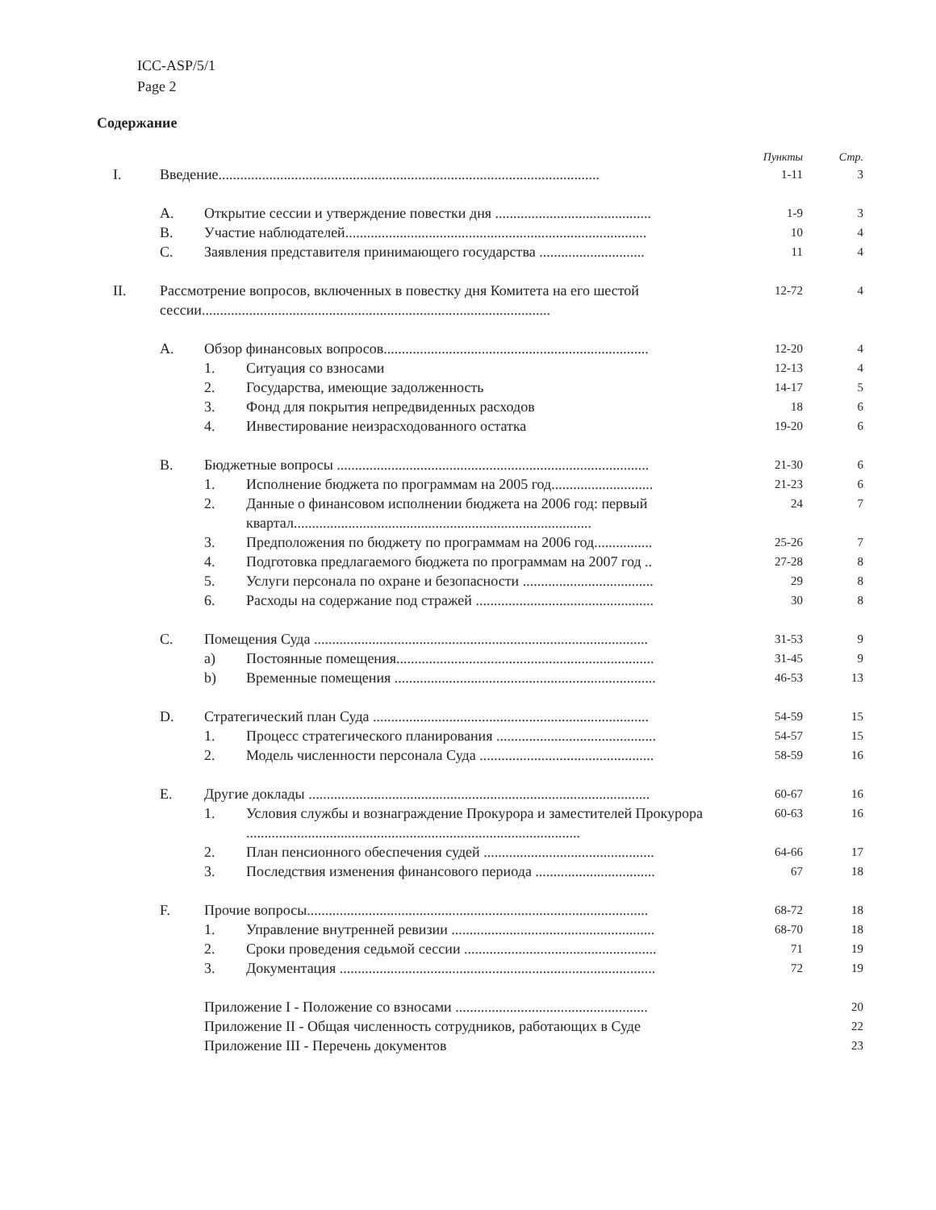ICC-ASP/5/1
Page 2
Содержание
| | | | | Пункты | Стр. |
| --- | --- | --- | --- | --- | --- |
| I. | Введение......................................................................................................... | | | 1-11 | 3 |
| | A. | Открытие сессии и утверждение повестки дня ........................................... | | 1-9 | 3 |
| | B. | Участие наблюдателей................................................................................... | | 10 | 4 |
| | C. | Заявления представителя принимающего государства ............................. | | 11 | 4 |
| II. | Рассмотрение вопросов, включенных в повестку дня Комитета на его шестой сессии................................................................................................ | | | 12-72 | 4 |
| | A. | Обзор финансовых вопросов......................................................................... | | 12-20 | 4 |
| | | 1. | Ситуация со взносами | 12-13 | 4 |
| | | 2. | Государства, имеющие задолженность | 14-17 | 5 |
| | | 3. | Фонд для покрытия непредвиденных расходов | 18 | 6 |
| | | 4. | Инвестирование неизрасходованного остатка | 19-20 | 6 |
| | B. | Бюджетные вопросы ...................................................................................... | | 21-30 | 6 |
| | | 1. | Исполнение бюджета по программам на 2005 год............................ | 21-23 | 6 |
| | | 2. | Данные о финансовом исполнении бюджета на 2006 год: первый квартал.................................................................................. | 24 | 7 |
| | | 3. | Предположения по бюджету по программам на 2006 год................ | 25-26 | 7 |
| | | 4. | Подготовка предлагаемого бюджета по программам на 2007 год .. | 27-28 | 8 |
| | | 5. | Услуги персонала по охране и безопасности .................................... | 29 | 8 |
| | | 6. | Расходы на содержание под стражей ................................................. | 30 | 8 |
| | C. | Помещения Суда ............................................................................................ | | 31-53 | 9 |
| | | a) | Постоянные помещения....................................................................... | 31-45 | 9 |
| | | b) | Временные помещения ........................................................................ | 46-53 | 13 |
| | D. | Стратегический план Суда ............................................................................ | | 54-59 | 15 |
| | | 1. | Процесс стратегического планирования ............................................ | 54-57 | 15 |
| | | 2. | Модель численности персонала Суда ................................................ | 58-59 | 16 |
| | E. | Другие доклады .............................................................................................. | | 60-67 | 16 |
| | | 1. | Условия службы и вознаграждение Прокурора и заместителей Прокурора ............................................................................................ | 60-63 | 16 |
| | | 2. | План пенсионного обеспечения судей ............................................... | 64-66 | 17 |
| | | 3. | Последствия изменения финансового периода ................................. | 67 | 18 |
| | F. | Прочие вопросы.............................................................................................. | | 68-72 | 18 |
| | | 1. | Управление внутренней ревизии ........................................................ | 68-70 | 18 |
| | | 2. | Сроки проведения седьмой сессии ..................................................... | 71 | 19 |
| | | 3. | Документация ....................................................................................... | 72 | 19 |
| | | Приложение I - Положение со взносами ..................................................... | | | 20 |
| | | Приложение II - Общая численность сотрудников, работающих в Суде | | | 22 |
| | | Приложение III - Перечень документов | | | 23 |